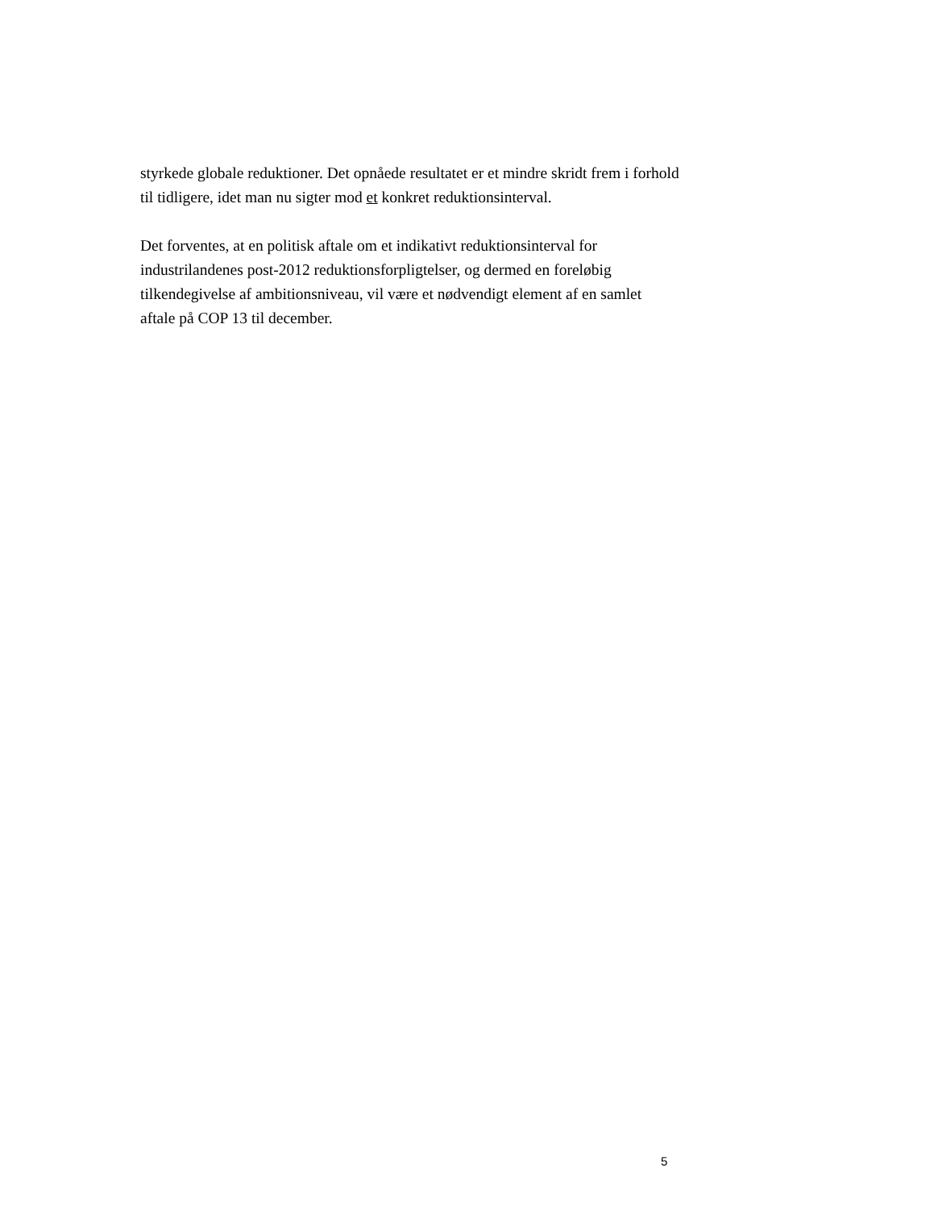styrkede globale reduktioner. Det opnåede resultatet er et mindre skridt frem i forhold til tidligere, idet man nu sigter mod et konkret reduktionsinterval.
Det forventes, at en politisk aftale om et indikativt reduktionsinterval for industrilandenes post-2012 reduktionsforpligtelser, og dermed en foreløbig tilkendegivelse af ambitionsniveau, vil være et nødvendigt element af en samlet aftale på COP 13 til december.
5